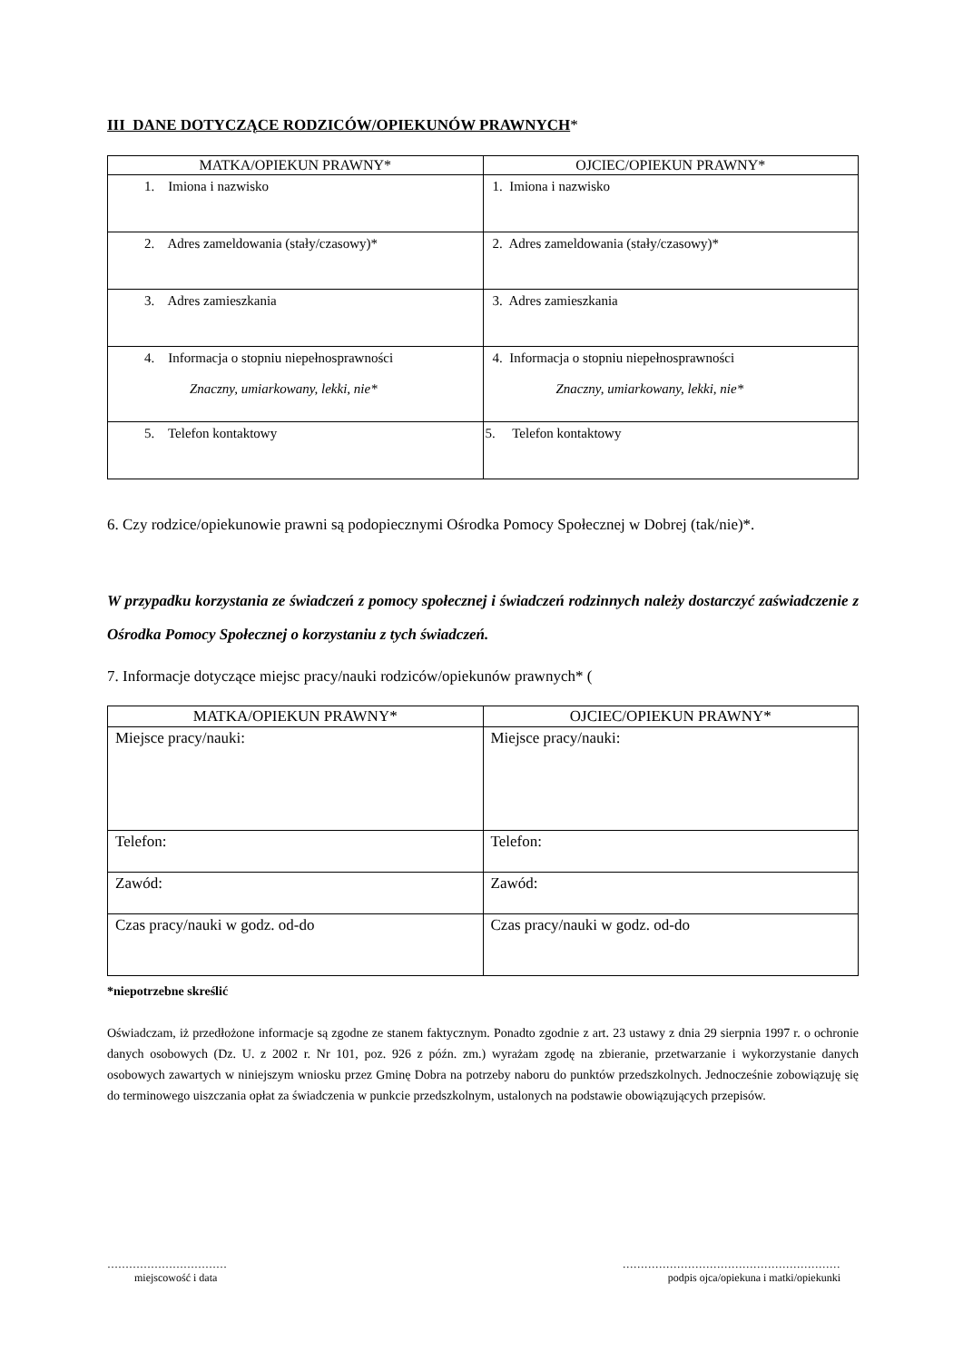III DANE DOTYCZĄCE RODZICÓW/OPIEKUNÓW PRAWNYCH*
| MATKA/OPIEKUN PRAWNY* | OJCIEC/OPIEKUN PRAWNY* |
| --- | --- |
| 1. Imiona i nazwisko | 1. Imiona i nazwisko |
| 2. Adres zameldowania (stały/czasowy)* | 2. Adres zameldowania (stały/czasowy)* |
| 3. Adres zamieszkania | 3. Adres zamieszkania |
| 4. Informacja o stopniu niepełnosprawności Znaczny, umiarkowany, lekki, nie* | 4. Informacja o stopniu niepełnosprawności Znaczny, umiarkowany, lekki, nie* |
| 5. Telefon kontaktowy | 5. Telefon kontaktowy |
6. Czy rodzice/opiekunowie prawni są podopiecznymi Ośrodka Pomocy Społecznej w Dobrej (tak/nie)*.
W przypadku korzystania ze świadczeń z pomocy społecznej i świadczeń rodzinnych należy dostarczyć zaświadczenie z Ośrodka Pomocy Społecznej o korzystaniu z tych świadczeń.
7. Informacje dotyczące miejsc pracy/nauki rodziców/opiekunów prawnych* (
| MATKA/OPIEKUN PRAWNY* | OJCIEC/OPIEKUN PRAWNY* |
| --- | --- |
| Miejsce pracy/nauki: | Miejsce pracy/nauki: |
| Telefon: | Telefon: |
| Zawód: | Zawód: |
| Czas pracy/nauki w godz. od-do | Czas pracy/nauki w godz. od-do |
*niepotrzebne skreślić
Oświadczam, iż przedłożone informacje są zgodne ze stanem faktycznym. Ponadto zgodnie z art. 23 ustawy z dnia 29 sierpnia 1997 r. o ochronie danych osobowych (Dz. U. z 2002 r. Nr 101, poz. 926 z późn. zm.) wyrażam zgodę na zbieranie, przetwarzanie i wykorzystanie danych osobowych zawartych w niniejszym wniosku przez Gminę Dobra na potrzeby naboru do punktów przedszkolnych. Jednocześnie zobowiązuję się do terminowego uiszczania opłat za świadczenia w punkcie przedszkolnym, ustalonych na podstawie obowiązujących przepisów.
……………………………
miejscowość i data
……………………………………………………
podpis ojca/opiekuna i matki/opiekunki